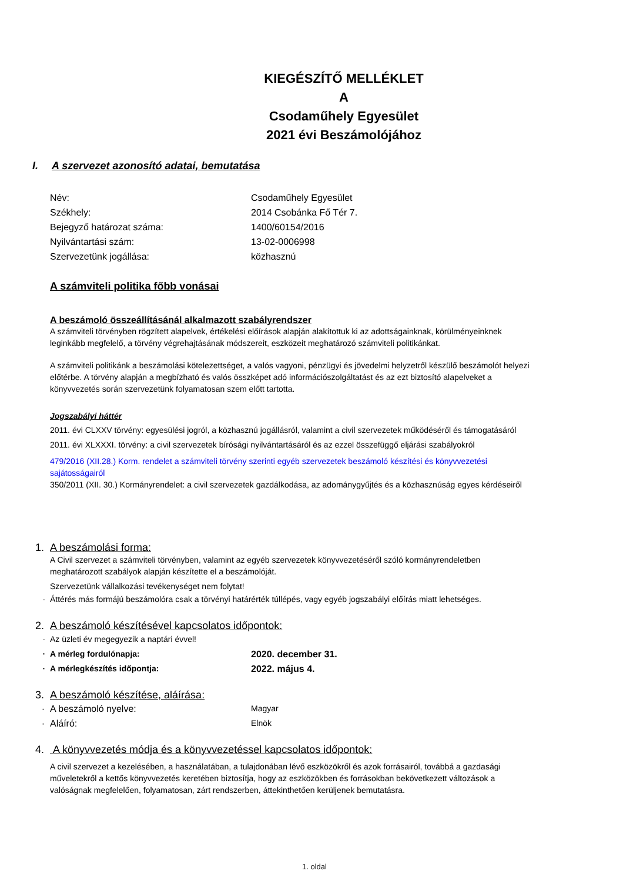KIEGÉSZÍTŐ MELLÉKLET
A
Csodaműhely Egyesület
2021 évi Beszámolójához
I. A szervezet azonosító adatai, bemutatása
Név: Csodaműhely Egyesület
Székhely: 2014 Csobánka Fő Tér 7.
Bejegyző határozat száma: 1400/60154/2016
Nyilvántartási szám: 13-02-0006998
Szervezetünk jogállása: közhasznú
A számviteli politika főbb vonásai
A beszámoló összeállításánál alkalmazott szabályrendszer
A számviteli törvényben rögzített alapelvek, értékelési előírások alapján alakítottuk ki az adottságainknak, körülményeinknek leginkább megfelelő, a törvény végrehajtásának módszereit, eszközeit meghatározó számviteli politikánkat.
A számviteli politikánk a beszámolási kötelezettséget, a valós vagyoni, pénzügyi és jövedelmi helyzetről készülő beszámolót helyezi előtérbe. A törvény alapján a megbízható és valós összképet adó információszolgáltatást és az ezt biztosító alapelveket a könyvvezetés során szervezetünk folyamatosan szem előtt tartotta.
Jogszabályi háttér
2011. évi CLXXV törvény: egyesülési jogról, a közhasznú jogállásról, valamint a civil szervezetek működéséről és támogatásáról
2011. évi XLXXXI. törvény: a civil szervezetek bírósági nyilvántartásáról és az ezzel összefüggő eljárási szabályokról
479/2016 (XII.28.) Korm. rendelet a számviteli törvény szerinti egyéb szervezetek beszámoló készítési és könyvvezetési sajátosságairól
350/2011 (XII. 30.) Kormányrendelet: a civil szervezetek gazdálkodása, az adománygyűjtés és a közhasznúság egyes kérdéseiről
1. A beszámolási forma:
A Civil szervezet a számviteli törvényben, valamint az egyéb szervezetek könyvvezetéséről szóló kormányrendeletben meghatározott szabályok alapján készítette el a beszámolóját.
Szervezetünk vállalkozási tevékenységet nem folytat!
· Áttérés más formájú beszámolóra csak a törvényi határérték túllépés, vagy egyéb jogszabályi előírás miatt lehetséges.
2. A beszámoló készítésével kapcsolatos időpontok:
· Az üzleti év megegyezik a naptári évvel!
· A mérleg fordulónapja: 2020. december 31.
· A mérlegkészítés időpontja: 2022. május 4.
3. A beszámoló készítése, aláírása:
· A beszámoló nyelve: Magyar
· Aláíró: Elnök
4. A könyvvezetés módja és a könyvvezetéssel kapcsolatos időpontok:
A civil szervezet a kezelésében, a használatában, a tulajdonában lévő eszközökről és azok forrásairól, továbbá a gazdasági műveletekről a kettős könyvvezetés keretében biztosítja, hogy az eszközökben és forrásokban bekövetkezett változások a valóságnak megfelelően, folyamatosan, zárt rendszerben, áttekinthetően kerüljenek bemutatásra.
1. oldal